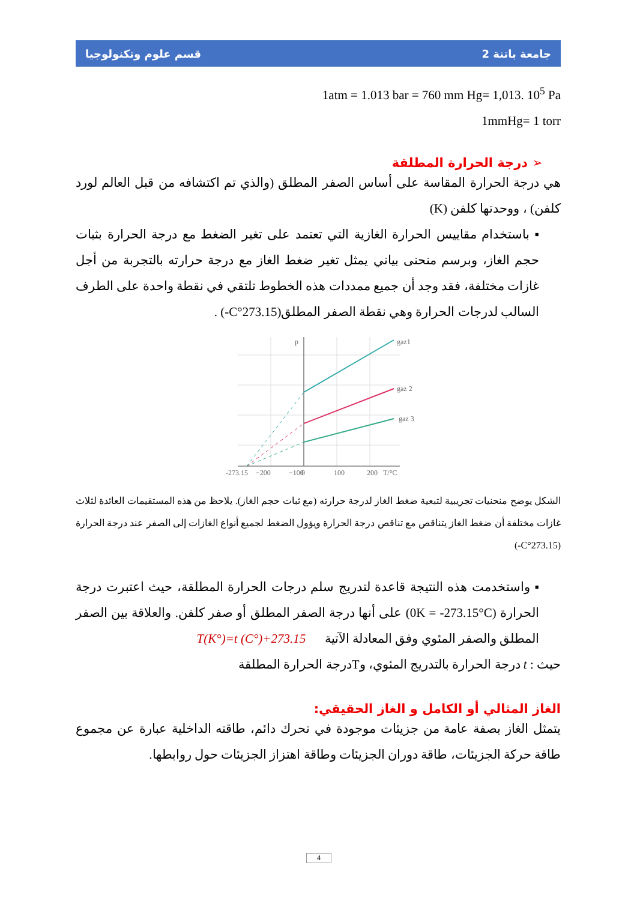جامعة باتنة 2 قسم علوم وتكنولوجيا
1atm = 1.013 bar = 760 mm Hg= 1,013. 10<sup>5</sup> Pa
1mmHg= 1 torr
➢ درجة الحرارة المطلقة
هي درجة الحرارة المقاسة على أساس الصفر المطلق (والذي تم اكتشافه من قبل العالم لورد كلفن) ، ووحدتها كلفن (K)
▪ باستخدام مقاييس الحرارة الغازية التي تعتمد على تغير الضغط مع درجة الحرارة بثبات حجم الغاز، وبرسم منحنى بياني يمثل تغير ضغط الغاز مع درجة حرارته بالتجربة من أجل غازات مختلفة، فقد وجد أن جميع ممددات هذه الخطوط تلتقي في نقطة واحدة على الطرف السالب لدرجات الحرارة وهي نقطة الصفر المطلق(273.15°C-) .
gaz1
gaz 2
gaz 3
p
-273.15
−200
−100
0
100
200
T/°C
الشكل يوضح منحنيات تجريبية لتبعية ضغط الغاز لدرجة حرارته (مع ثبات حجم الغاز). يلاحظ من هذه المستقيمات العائدة لثلاث غازات مختلفة أن ضغط الغاز يتناقص مع تناقص درجة الحرارة ويؤول الضغط لجميع أنواع الغازات إلى الصفر عند درجة الحرارة (273.15°C-)
▪ واستخدمت هذه النتيجة قاعدة لتدريج سلم درجات الحرارة المطلقة، حيث اعتبرت درجة الحرارة (0K = -273.15°C) على أنها درجة الصفر المطلق أو صفر كلفن. والعلاقة بين الصفر المطلق والصفر المئوي وفق المعادلة الآتية T(K°)=t (C°)+273.15
حيث : t درجة الحرارة بالتدريج المئوي، وTدرجة الحرارة المطلقة
الغاز المثالي أو الكامل و الغاز الحقيقي:
يتمثل الغاز بصفة عامة من جزيئات موجودة في تحرك دائم، طاقته الداخلية عبارة عن مجموع طاقة حركة الجزيئات، طاقة دوران الجزيئات وطاقة اهتزاز الجزيئات حول روابطها.
4